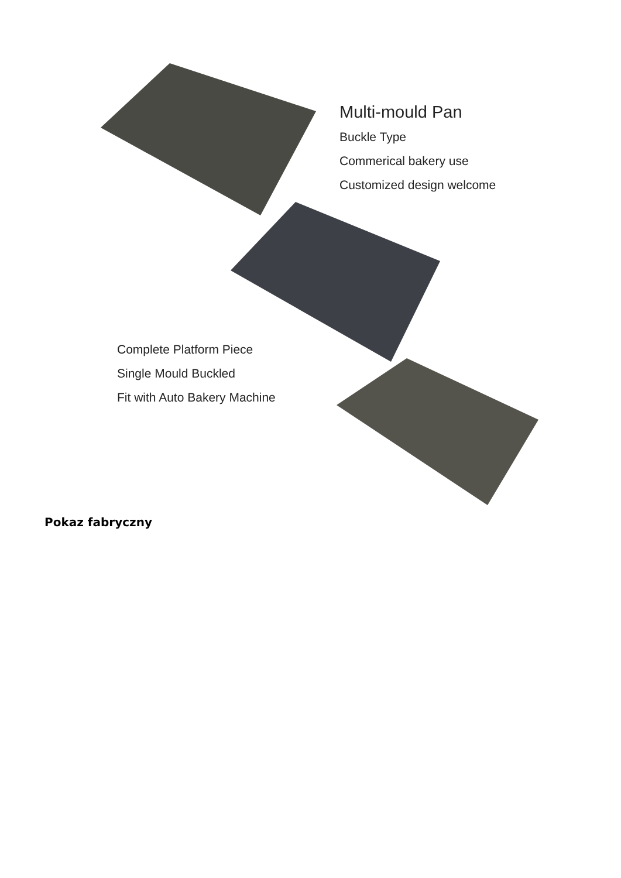Multi-mould Pan
Buckle Type
Commerical bakery use
Customized design welcome
Complete Platform Piece
Single Mould Buckled
Fit with Auto Bakery Machine
Pokaz fabryczny